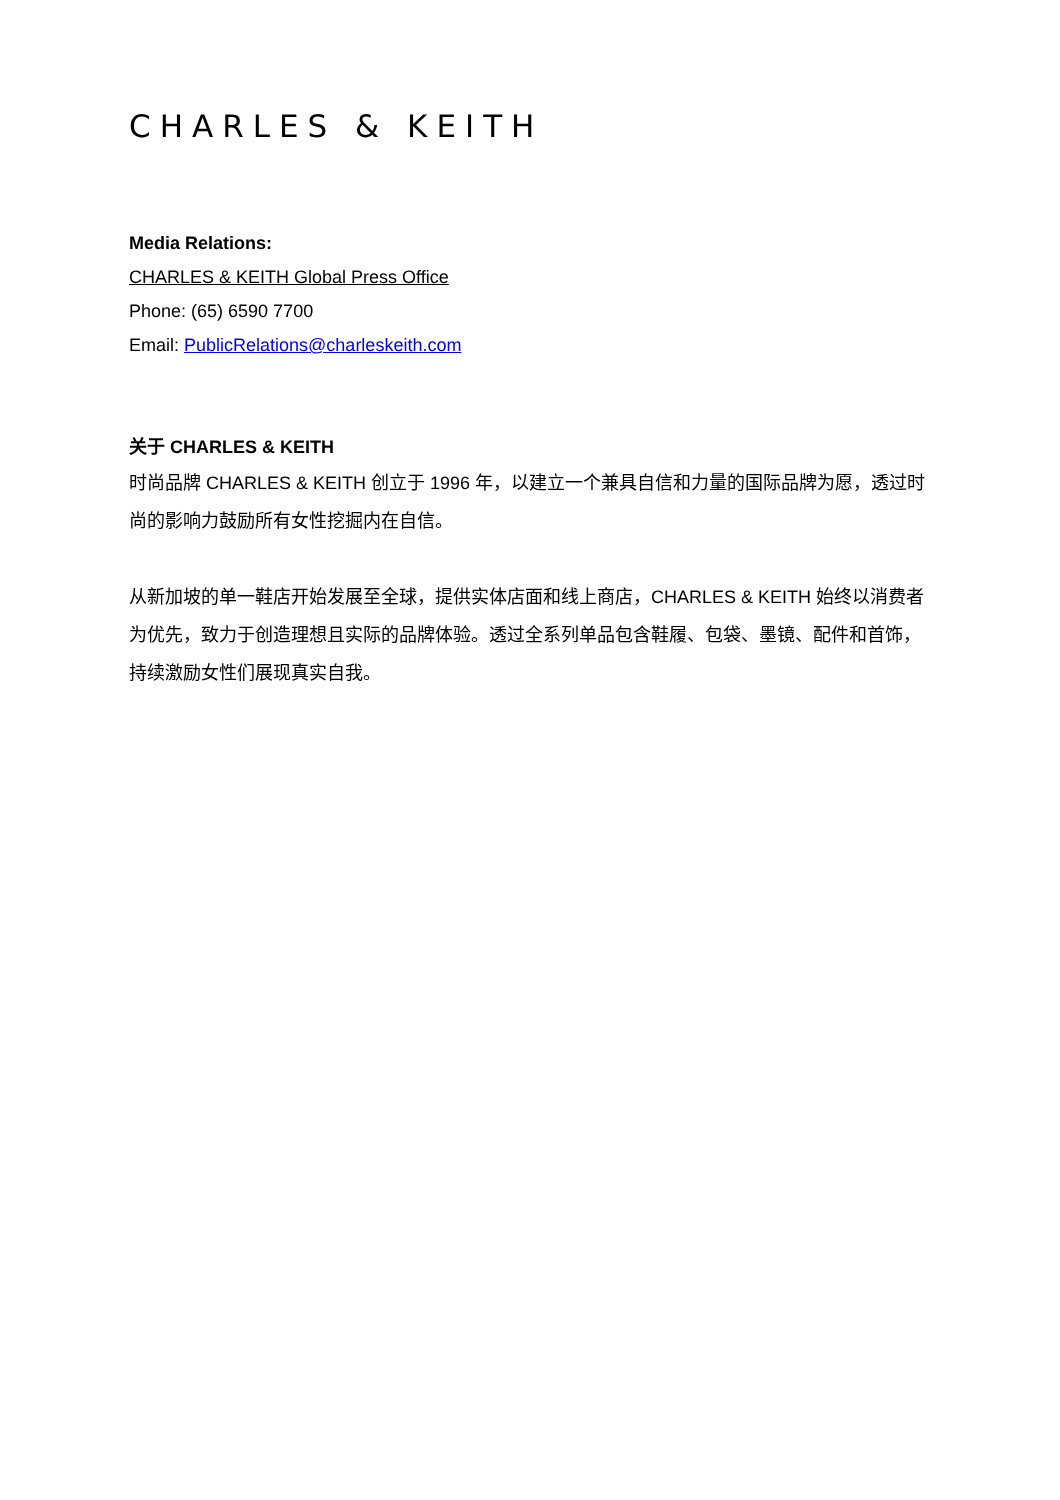CHARLES & KEITH
Media Relations:
CHARLES & KEITH Global Press Office
Phone: (65) 6590 7700
Email: PublicRelations@charleskeith.com
关于 CHARLES & KEITH
时尚品牌 CHARLES & KEITH 创立于 1996 年，以建立一个兼具自信和力量的国际品牌为愿，透过时尚的影响力鼓励所有女性挖掘内在自信。
从新加坡的单一鞋店开始发展至全球，提供实体店面和线上商店，CHARLES & KEITH 始终以消费者为优先，致力于创造理想且实际的品牌体验。透过全系列单品包含鞋履、包袋、墨镜、配件和首饰，持续激励女性们展现真实自我。